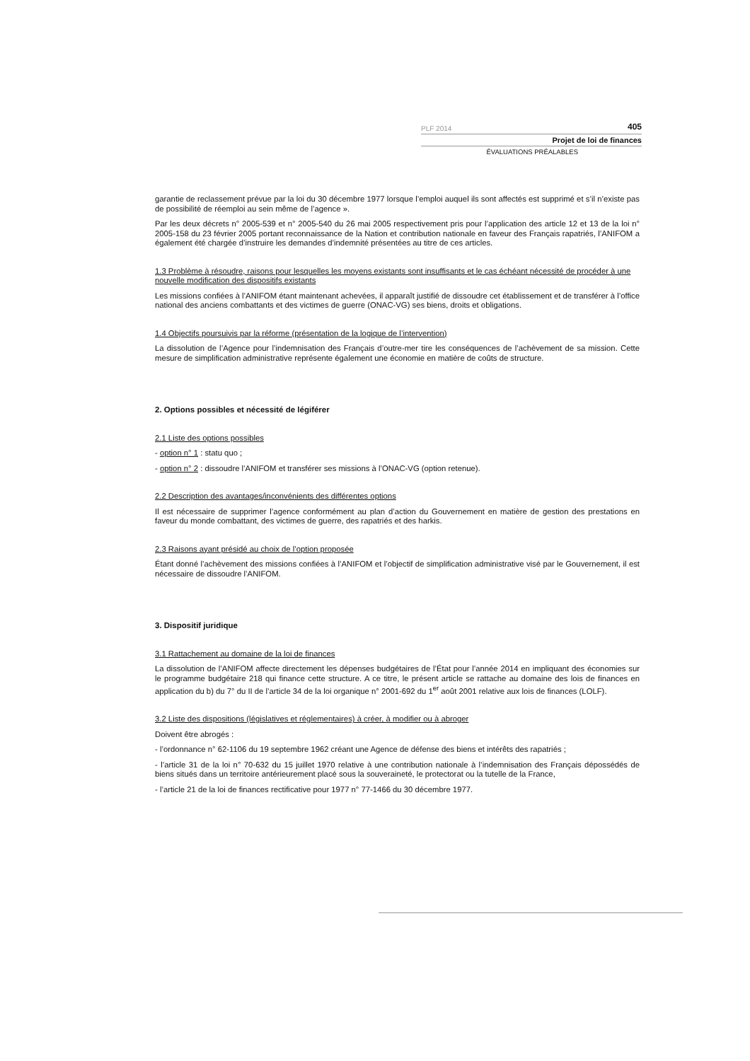PLF 2014 405
Projet de loi de finances
ÉVALUATIONS PRÉALABLES
garantie de reclassement prévue par la loi du 30 décembre 1977 lorsque l’emploi auquel ils sont affectés est supprimé et s’il n’existe pas de possibilité de réemploi au sein même de l’agence ».
Par les deux décrets n° 2005-539 et n° 2005-540 du 26 mai 2005 respectivement pris pour l’application des article 12 et 13 de la loi n° 2005-158 du 23 février 2005 portant reconnaissance de la Nation et contribution nationale en faveur des Français rapatriés, l’ANIFOM a également été chargée d’instruire les demandes d’indemnité présentées au titre de ces articles.
1.3 Problème à résoudre, raisons pour lesquelles les moyens existants sont insuffisants et le cas échéant nécessité de procéder à une nouvelle modification des dispositifs existants
Les missions confiées à l’ANIFOM étant maintenant achevées, il apparaît justifié de dissoudre cet établissement et de transférer à l’office national des anciens combattants et des victimes de guerre (ONAC-VG) ses biens, droits et obligations.
1.4 Objectifs poursuivis par la réforme (présentation de la logique de l’intervention)
La dissolution de l’Agence pour l’indemnisation des Français d’outre-mer tire les conséquences de l’achèvement de sa mission. Cette mesure de simplification administrative représente également une économie en matière de coûts de structure.
2. Options possibles et nécessité de légiférer
2.1 Liste des options possibles
- option n° 1 : statu quo ;
- option n° 2 : dissoudre l’ANIFOM et transférer ses missions à l’ONAC-VG (option retenue).
2.2 Description des avantages/inconvénients des différentes options
Il est nécessaire de supprimer l’agence conformément au plan d’action du Gouvernement en matière de gestion des prestations en faveur du monde combattant, des victimes de guerre, des rapatriés et des harkis.
2.3 Raisons ayant présidé au choix de l’option proposée
Étant donné l’achèvement des missions confiées à l’ANIFOM et l’objectif de simplification administrative visé par le Gouvernement, il est nécessaire de dissoudre l’ANIFOM.
3. Dispositif juridique
3.1 Rattachement au domaine de la loi de finances
La dissolution de l’ANIFOM affecte directement les dépenses budgétaires de l’État pour l’année 2014 en impliquant des économies sur le programme budgétaire 218 qui finance cette structure. A ce titre, le présent article se rattache au domaine des lois de finances en application du b) du 7° du II de l’article 34 de la loi organique n° 2001-692 du 1<sup>er</sup> août 2001 relative aux lois de finances (LOLF).
3.2 Liste des dispositions (législatives et réglementaires) à créer, à modifier ou à abroger
Doivent être abrogés :
- l’ordonnance n° 62-1106 du 19 septembre 1962 créant une Agence de défense des biens et intérêts des rapatriés ;
- l’article 31 de la loi n° 70-632 du 15 juillet 1970 relative à une contribution nationale à l’indemnisation des Français dépossédés de biens situés dans un territoire antérieurement placé sous la souveraineté, le protectorat ou la tutelle de la France,
- l’article 21 de la loi de finances rectificative pour 1977 n° 77-1466 du 30 décembre 1977.